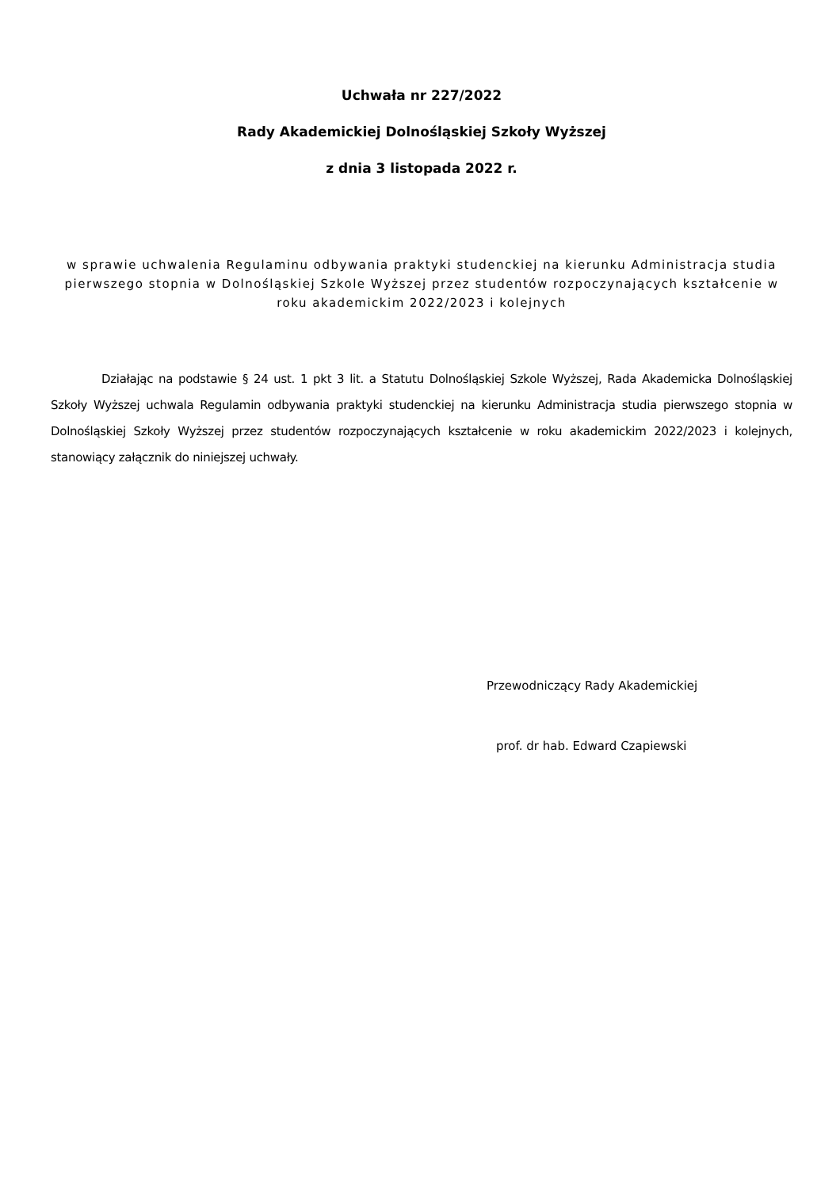Uchwała nr 227/2022
Rady Akademickiej Dolnośląskiej Szkoły Wyższej
z dnia 3 listopada 2022 r.
w sprawie uchwalenia Regulaminu odbywania praktyki studenckiej na kierunku Administracja studia pierwszego stopnia w Dolnośląskiej Szkole Wyższej przez studentów rozpoczynających kształcenie w roku akademickim 2022/2023 i kolejnych
Działając na podstawie § 24 ust. 1 pkt 3 lit. a Statutu Dolnośląskiej Szkole Wyższej, Rada Akademicka Dolnośląskiej Szkoły Wyższej uchwala Regulamin odbywania praktyki studenckiej na kierunku Administracja studia pierwszego stopnia w Dolnośląskiej Szkoły Wyższej przez studentów rozpoczynających kształcenie w roku akademickim 2022/2023 i kolejnych, stanowiący załącznik do niniejszej uchwały.
Przewodniczący Rady Akademickiej
prof. dr hab. Edward Czapiewski